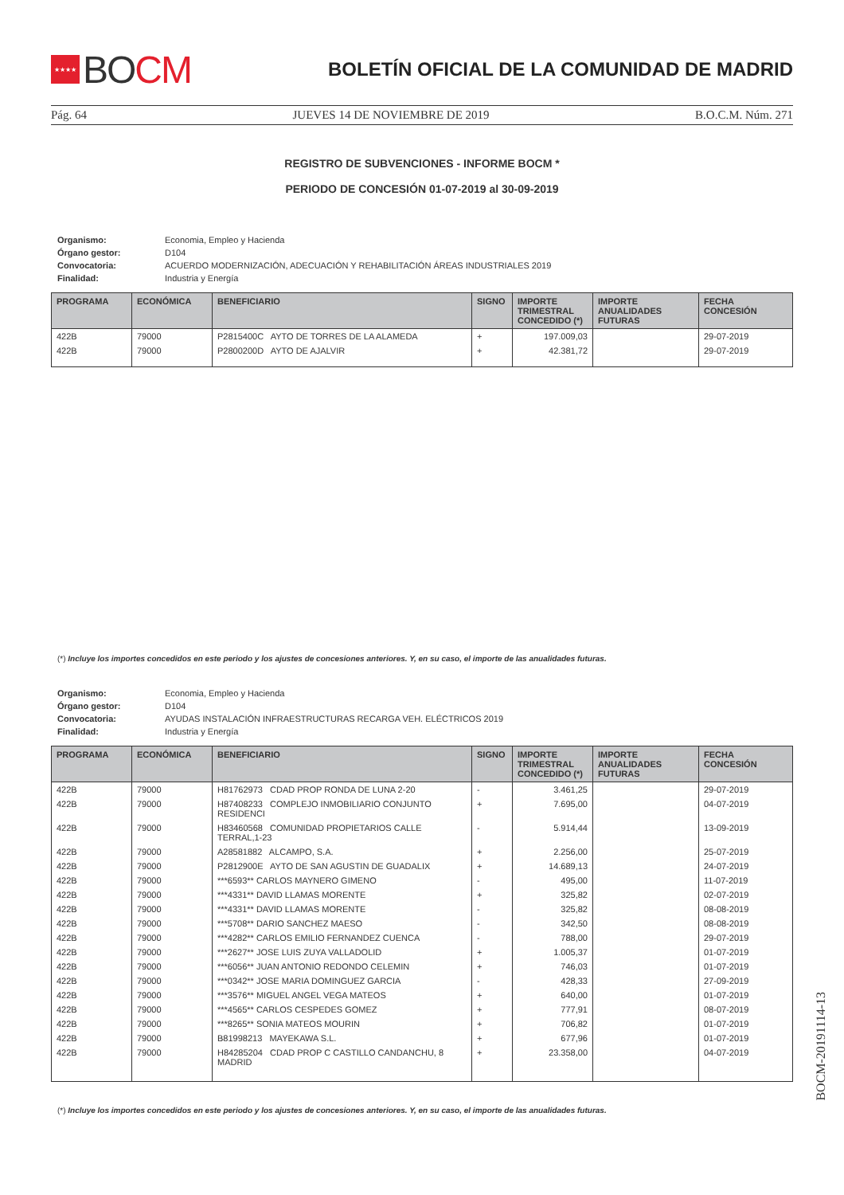★★★★ BO CM
BOLETÍN OFICIAL DE LA COMUNIDAD DE MADRID
Pág. 64 JUEVES 14 DE NOVIEMBRE DE 2019 B.O.C.M. Núm. 271
REGISTRO DE SUBVENCIONES - INFORME BOCM *
PERIODO DE CONCESIÓN 01-07-2019 al 30-09-2019
| Organismo: | Economia, Empleo y Hacienda |
| Órgano gestor: | D104 |
| Convocatoria: | ACUERDO MODERNIZACIÓN, ADECUACIÓN Y REHABILITACIÓN ÁREAS INDUSTRIALES 2019 |
| Finalidad: | Industria y Energía |
| PROGRAMA | ECONÓMICA | BENEFICIARIO | SIGNO | IMPORTE TRIMESTRAL CONCEDIDO (*) | IMPORTE ANUALIDADES FUTURAS | FECHA CONCESIÓN |
| --- | --- | --- | --- | --- | --- | --- |
| 422B | 79000 | P2815400C AYTO DE TORRES DE LA ALAMEDA | + | 197.009,03 | | 29-07-2019 |
| 422B | 79000 | P2800200D AYTO DE AJALVIR | + | 42.381,72 | | 29-07-2019 |
(*) Incluye los importes concedidos en este periodo y los ajustes de concesiones anteriores. Y, en su caso, el importe de las anualidades futuras.
| Organismo: | Economia, Empleo y Hacienda |
| Órgano gestor: | D104 |
| Convocatoria: | AYUDAS INSTALACIÓN INFRAESTRUCTURAS RECARGA VEH. ELÉCTRICOS 2019 |
| Finalidad: | Industria y Energía |
| PROGRAMA | ECONÓMICA | BENEFICIARIO | SIGNO | IMPORTE TRIMESTRAL CONCEDIDO (*) | IMPORTE ANUALIDADES FUTURAS | FECHA CONCESIÓN |
| --- | --- | --- | --- | --- | --- | --- |
| 422B | 79000 | H81762973 CDAD PROP RONDA DE LUNA 2-20 | - | 3.461,25 | | 29-07-2019 |
| 422B | 79000 | H87408233 COMPLEJO INMOBILIARIO CONJUNTO RESIDENCI | + | 7.695,00 | | 04-07-2019 |
| 422B | 79000 | H83460568 COMUNIDAD PROPIETARIOS CALLE TERRAL,1-23 | - | 5.914,44 | | 13-09-2019 |
| 422B | 79000 | A28581882 ALCAMPO, S.A. | + | 2.256,00 | | 25-07-2019 |
| 422B | 79000 | P2812900E AYTO DE SAN AGUSTIN DE GUADALIX | + | 14.689,13 | | 24-07-2019 |
| 422B | 79000 | ***6593** CARLOS MAYNERO GIMENO | - | 495,00 | | 11-07-2019 |
| 422B | 79000 | ***4331** DAVID LLAMAS MORENTE | + | 325,82 | | 02-07-2019 |
| 422B | 79000 | ***4331** DAVID LLAMAS MORENTE | - | 325,82 | | 08-08-2019 |
| 422B | 79000 | ***5708** DARIO SANCHEZ MAESO | - | 342,50 | | 08-08-2019 |
| 422B | 79000 | ***4282** CARLOS EMILIO FERNANDEZ CUENCA | - | 788,00 | | 29-07-2019 |
| 422B | 79000 | ***2627** JOSE LUIS ZUYA VALLADOLID | + | 1.005,37 | | 01-07-2019 |
| 422B | 79000 | ***6056** JUAN ANTONIO REDONDO CELEMIN | + | 746,03 | | 01-07-2019 |
| 422B | 79000 | ***0342** JOSE MARIA DOMINGUEZ GARCIA | - | 428,33 | | 27-09-2019 |
| 422B | 79000 | ***3576** MIGUEL ANGEL VEGA MATEOS | + | 640,00 | | 01-07-2019 |
| 422B | 79000 | ***4565** CARLOS CESPEDES GOMEZ | + | 777,91 | | 08-07-2019 |
| 422B | 79000 | ***8265** SONIA MATEOS MOURIN | + | 706,82 | | 01-07-2019 |
| 422B | 79000 | B81998213 MAYEKAWA S.L. | + | 677,96 | | 01-07-2019 |
| 422B | 79000 | H84285204 CDAD PROP C CASTILLO CANDANCHU, 8 MADRID | + | 23.358,00 | | 04-07-2019 |
(*) Incluye los importes concedidos en este periodo y los ajustes de concesiones anteriores. Y, en su caso, el importe de las anualidades futuras.
BOCM-20191114-13